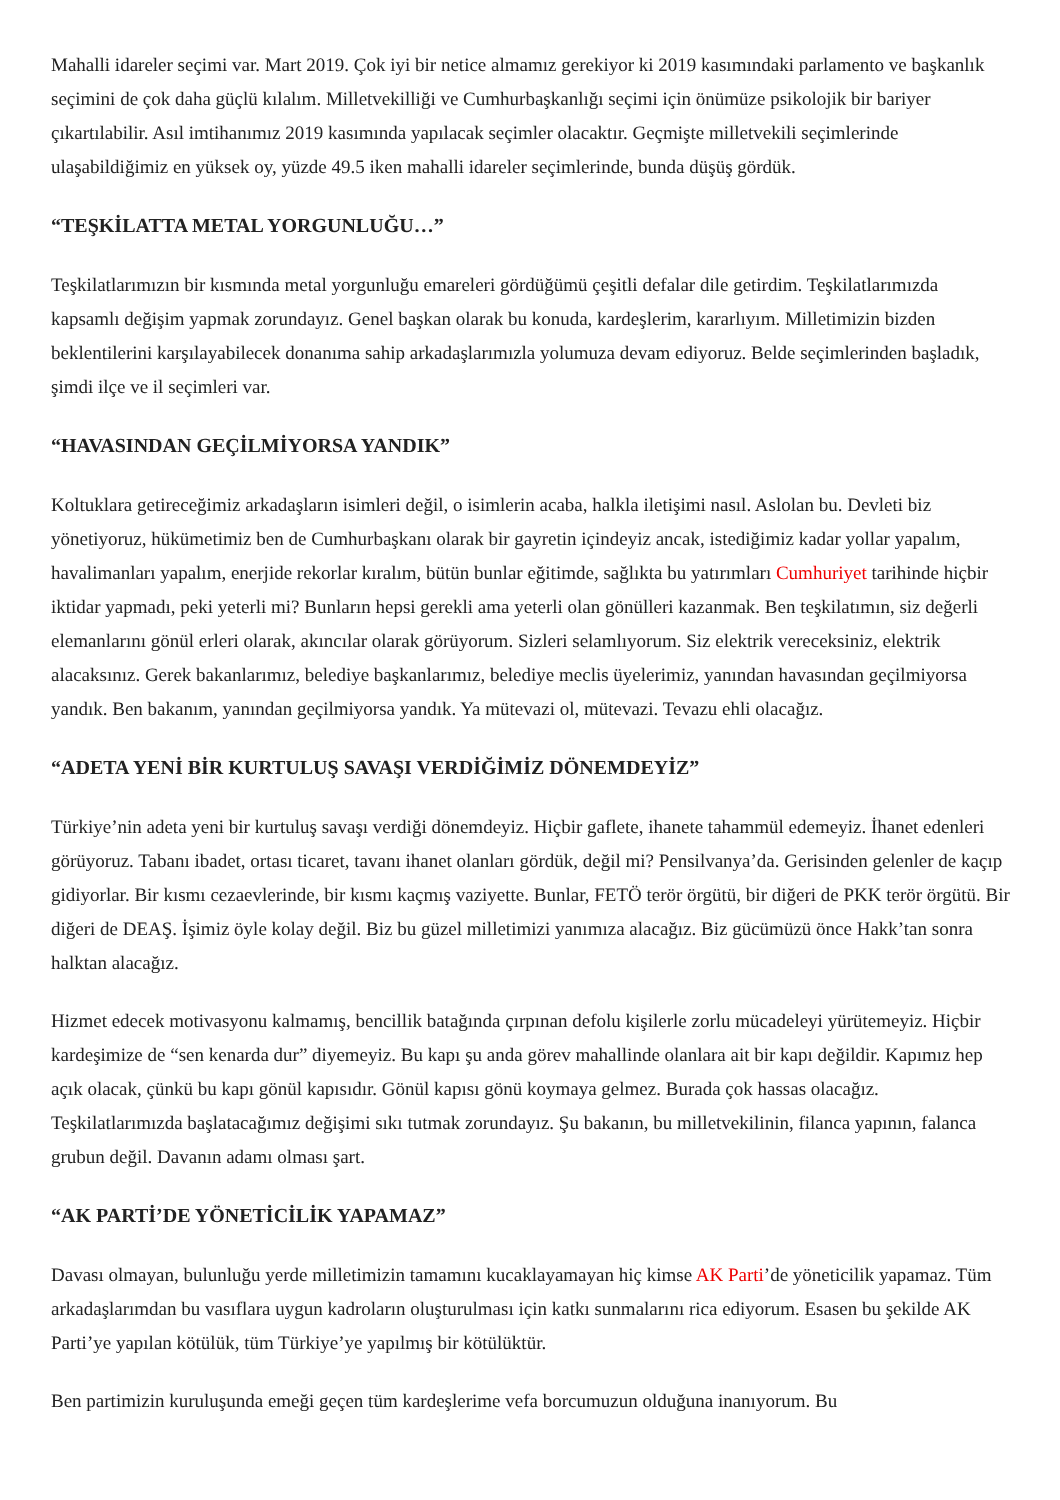Mahalli idareler seçimi var. Mart 2019. Çok iyi bir netice almamız gerekiyor ki 2019 kasımındaki parlamento ve başkanlık seçimini de çok daha güçlü kılalım. Milletvekilliği ve Cumhurbaşkanlığı seçimi için önümüze psikolojik bir bariyer çıkartılabilir. Asıl imtihanımız 2019 kasımında yapılacak seçimler olacaktır. Geçmişte milletvekili seçimlerinde ulaşabildiğimiz en yüksek oy, yüzde 49.5 iken mahalli idareler seçimlerinde, bunda düşüş gördük.
“TEŞKİLATTA METAL YORGUNLUĞU…”
Teşkilatlarımızın bir kısmında metal yorgunluğu emareleri gördüğümü çeşitli defalar dile getirdim. Teşkilatlarımızda kapsamlı değişim yapmak zorundayız. Genel başkan olarak bu konuda, kardeşlerim, kararlıyım. Milletimizin bizden beklentilerini karşılayabilecek donanıma sahip arkadaşlarımızla yolumuza devam ediyoruz. Belde seçimlerinden başladık, şimdi ilçe ve il seçimleri var.
“HAVASINDAN GEÇİLMİYORSA YANDIK”
Koltuklara getireceğimiz arkadaşların isimleri değil, o isimlerin acaba, halkla iletişimi nasıl. Aslolan bu. Devleti biz yönetiyoruz, hükümetimiz ben de Cumhurbaşkanı olarak bir gayretin içindeyiz ancak, istediğimiz kadar yollar yapalım, havalimanları yapalım, enerjide rekorlar kıralım, bütün bunlar eğitimde, sağlıkta bu yatırımları Cumhuriyet tarihinde hiçbir iktidar yapmadı, peki yeterli mi? Bunların hepsi gerekli ama yeterli olan gönülleri kazanmak. Ben teşkilatımın, siz değerli elemanlarını gönül erleri olarak, akıncılar olarak görüyorum. Sizleri selamlıyorum. Siz elektrik vereceksiniz, elektrik alacaksınız. Gerek bakanlarımız, belediye başkanlarımız, belediye meclis üyelerimiz, yanından havasından geçilmiyorsa yandık. Ben bakanım, yanından geçilmiyorsa yandık. Ya mütevazi ol, mütevazi. Tevazu ehli olacağız.
“ADETA YENİ BİR KURTULUŞ SAVAŞI VERDİĞİMİZ DÖNEMDEYİZ”
Türkiye’nin adeta yeni bir kurtuluş savaşı verdiği dönemdeyiz. Hiçbir gaflete, ihanete tahammül edemeyiz. İhanet edenleri görüyoruz. Tabanı ibadet, ortası ticaret, tavanı ihanet olanları gördük, değil mi? Pensilvanya’da. Gerisinden gelenler de kaçıp gidiyorlar. Bir kısmı cezaevlerinde, bir kısmı kaçmış vaziyette. Bunlar, FETÖ terör örgütü, bir diğeri de PKK terör örgütü. Bir diğeri de DEAŞ. İşimiz öyle kolay değil. Biz bu güzel milletimizi yanımıza alacağız. Biz gücümüzü önce Hakk’tan sonra halktan alacağız.
Hizmet edecek motivasyonu kalmamış, bencillik batağında çırpınan defolu kişilerle zorlu mücadeleyi yürütemeyiz. Hiçbir kardeşimize de “sen kenarda dur” diyemeyiz. Bu kapı şu anda görev mahallinde olanlara ait bir kapı değildir. Kapımız hep açık olacak, çünkü bu kapı gönül kapısıdır. Gönül kapısı gönü koymaya gelmez. Burada çok hassas olacağız. Teşkilatlarımızda başlatacağımız değişimi sıkı tutmak zorundayız. Şu bakanın, bu milletvekilinin, filanca yapının, falanca grubun değil. Davanın adamı olması şart.
“AK PARTİ’DE YÖNETİCİLİK YAPAMAZ”
Davası olmayan, bulunluğu yerde milletimizin tamamını kucaklayamayan hiç kimse AK Parti’de yöneticilik yapamaz. Tüm arkadaşlarımdan bu vasıflara uygun kadroların oluşturulması için katkı sunmalarını rica ediyorum. Esasen bu şekilde AK Parti’ye yapılan kötülük, tüm Türkiye’ye yapılmış bir kötülüktür.
Ben partimizin kuruluşunda emeği geçen tüm kardeşlerime vefa borcumuzun olduğuna inanıyorum. Bu